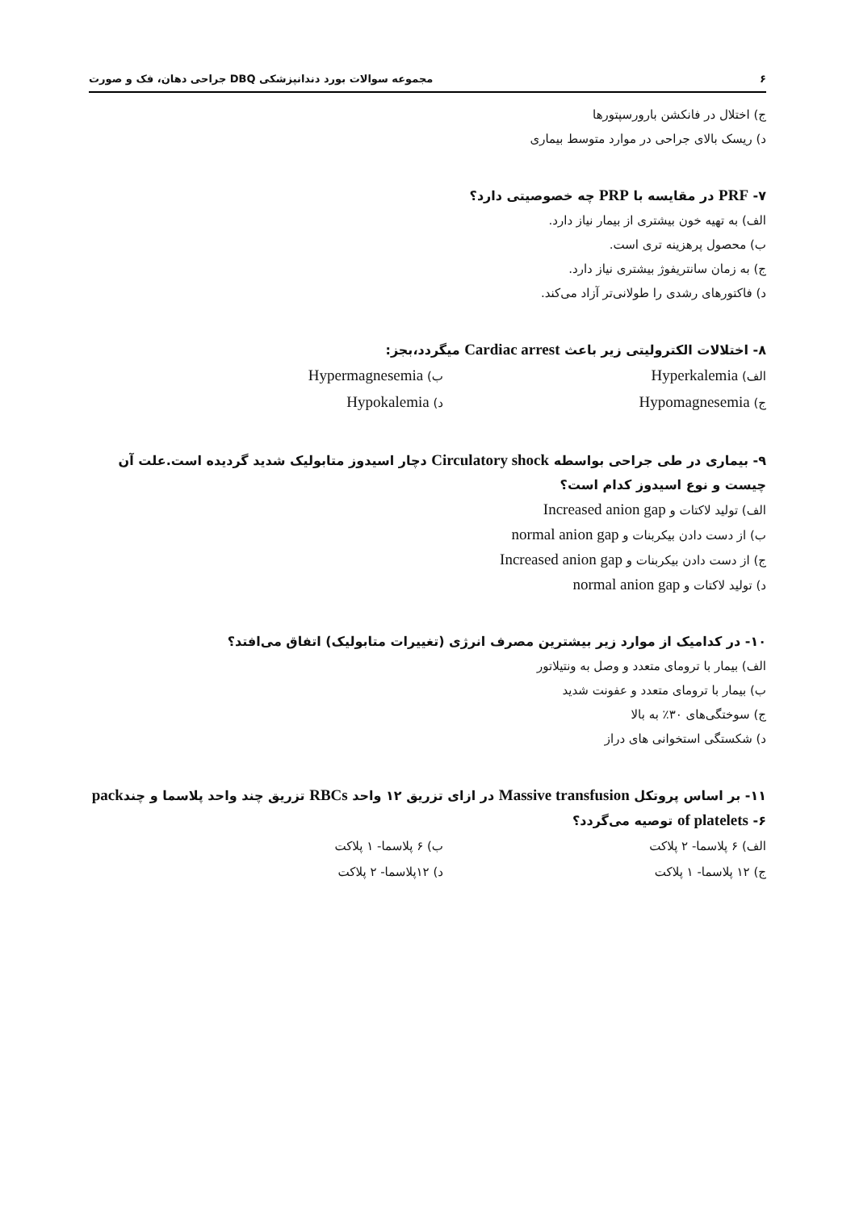۶ مجموعه سوالات بورد دندانپزشکی DBQ جراحی دهان، فک و صورت
ج) اختلال در فانکشن بارورسپتورها
د) ریسک بالای جراحی در موارد متوسط بیماری
۷- PRF در مقایسه با PRP چه خصوصیتی دارد؟
الف) به تهیه خون بیشتری از بیمار نیاز دارد.
ب) محصول پرهزینه تری است.
ج) به زمان سانتریفوژ بیشتری نیاز دارد.
د) فاکتورهای رشدی را طولانی‌تر آزاد می‌کند.
۸- اختلالات الکترولیتی زیر باعث Cardiac arrest میگردد،بجز:
الف) Hyperkalemia ب) Hypermagnesemia
ج) Hypomagnesemia د) Hypokalemia
۹- بیماری در طی جراحی بواسطه Circulatory shock دچار اسیدوز متابولیک شدید گردیده است.علت آن چیست و نوع اسیدوز کدام است؟
الف) تولید لاکتات و Increased anion gap
ب) از دست دادن بیکربنات و normal anion gap
ج) از دست دادن بیکربنات و Increased anion gap
د) تولید لاکتات و normal anion gap
۱۰- در کدامیک از موارد زیر بیشترین مصرف انرژی (تغییرات متابولیک) اتفاق می‌افتد؟
الف) بیمار با ترومای متعدد و وصل به ونتیلاتور
ب) بیمار با ترومای متعدد و عفونت شدید
ج) سوختگی‌های ۳۰٪ به بالا
د) شکستگی استخوانی های دراز
۱۱- بر اساس پروتکل Massive transfusion در ازای تزریق ۱۲ واحد RBCs تزریق چند واحد پلاسما و چندpack of platelets -۶ توصیه می‌گردد؟
الف) ۶ پلاسما- ۲ پلاکت ب) ۶ پلاسما- ۱ پلاکت
ج) ۱۲ پلاسما- ۱ پلاکت د) ۱۲پلاسما- ۲ پلاکت